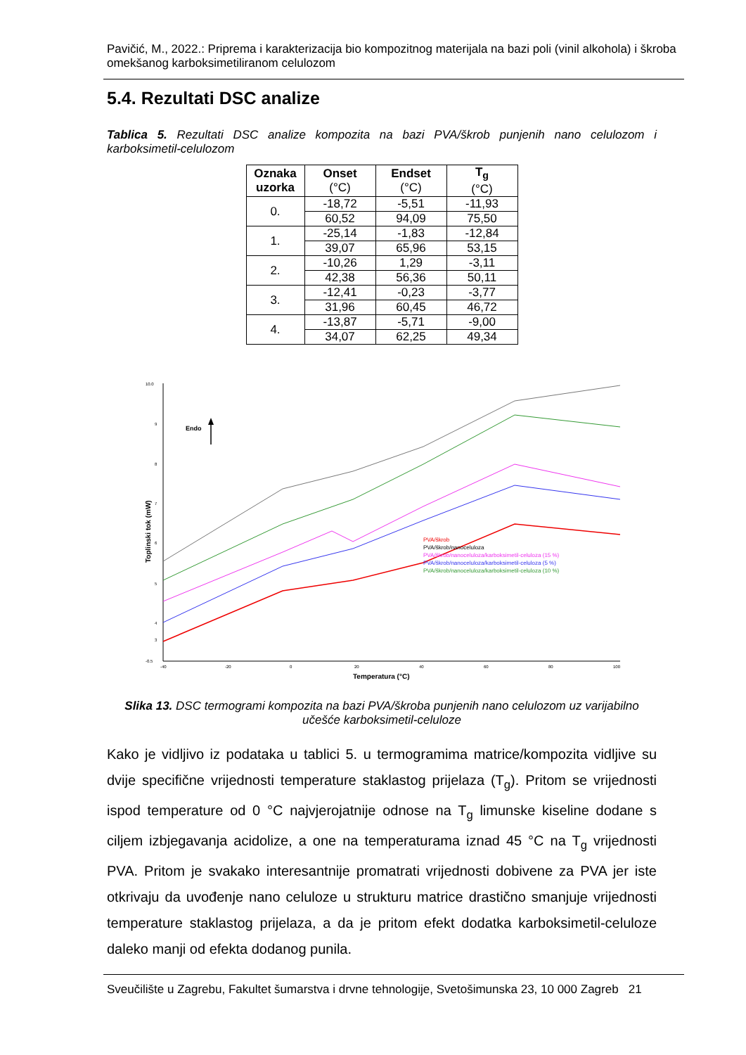Pavičić, M., 2022.: Priprema i karakterizacija bio kompozitnog materijala na bazi poli (vinil alkohola) i škroba omekšanog karboksimetiliranom celulozom
5.4. Rezultati DSC analize
Tablica 5. Rezultati DSC analize kompozita na bazi PVA/škrob punjenih nano celulozom i karboksimetil-celulozom
| Oznaka uzorka | Onset (°C) | Endset (°C) | T<sub>g</sub> (°C) |
| --- | --- | --- | --- |
| 0. | -18,72 | -5,51 | -11,93 |
| | 60,52 | 94,09 | 75,50 |
| 1. | -25,14 | -1,83 | -12,84 |
| | 39,07 | 65,96 | 53,15 |
| 2. | -10,26 | 1,29 | -3,11 |
| | 42,38 | 56,36 | 50,11 |
| 3. | -12,41 | -0,23 | -3,77 |
| | 31,96 | 60,45 | 46,72 |
| 4. | -13,87 | -5,71 | -9,00 |
| | 34,07 | 62,25 | 49,34 |
10.0
9
8
7
6
5
4
3
-0.5
-40
-20
0
20
40
60
80
100
Temperatura (°C)
Toplinski tok (mW)
Endo
PVA/škrob
PVA/škrob/nanoceluloza
PVA/škrob/nanoceluloza/karboksimetil-celuloza (15 %)
PVA/škrob/nanoceluloza/karboksimetil-celuloza (5 %)
PVA/škrob/nanoceluloza/karboksimetil-celuloza (10 %)
Slika 13. DSC termogrami kompozita na bazi PVA/škroba punjenih nano celulozom uz varijabilno učešće karboksimetil-celuloze
Kako je vidljivo iz podataka u tablici 5. u termogramima matrice/kompozita vidljive su dvije specifične vrijednosti temperature staklastog prijelaza (T<sub>g</sub>). Pritom se vrijednosti ispod temperature od 0 °C najvjerojatnije odnose na T<sub>g</sub> limunske kiseline dodane s ciljem izbjegavanja acidolize, a one na temperaturama iznad 45 °C na T<sub>g</sub> vrijednosti PVA. Pritom je svakako interesantnije promatrati vrijednosti dobivene za PVA jer iste otkrivaju da uvođenje nano celuloze u strukturu matrice drastično smanjuje vrijednosti temperature staklastog prijelaza, a da je pritom efekt dodatka karboksimetil-celuloze daleko manji od efekta dodanog punila.
Sveučilište u Zagrebu, Fakultet šumarstva i drvne tehnologije, Svetošimunska 23, 10 000 Zagreb 21